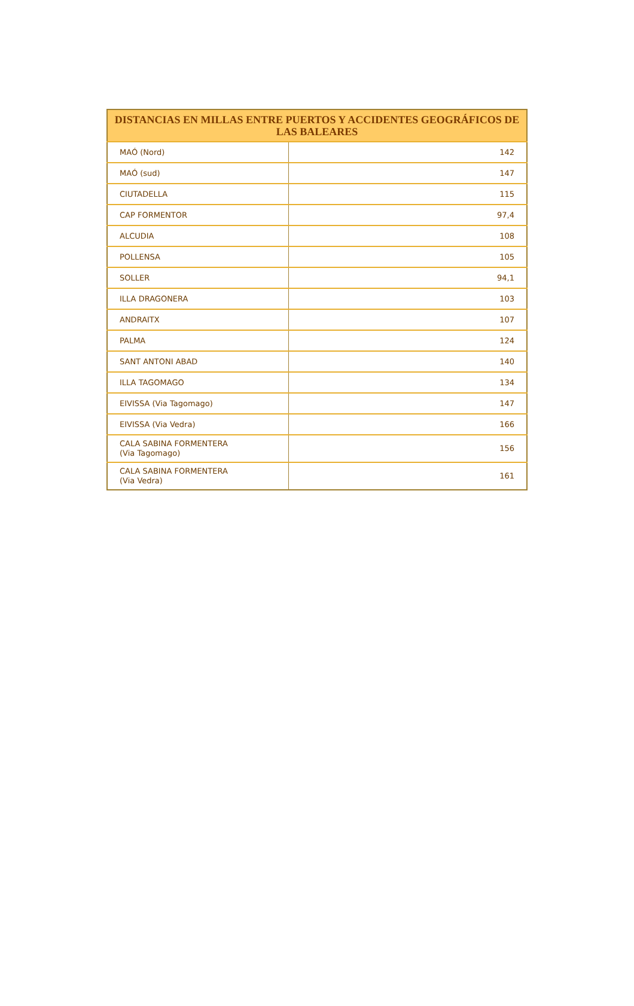| DISTANCIAS EN MILLAS ENTRE PUERTOS Y ACCIDENTES GEOGRÁFICOS DE LAS BALEARES | |
| --- | --- |
| MAÓ (Nord) | 142 |
| MAÓ (sud) | 147 |
| CIUTADELLA | 115 |
| CAP FORMENTOR | 97,4 |
| ALCUDIA | 108 |
| POLLENSA | 105 |
| SOLLER | 94,1 |
| ILLA DRAGONERA | 103 |
| ANDRAITX | 107 |
| PALMA | 124 |
| SANT ANTONI ABAD | 140 |
| ILLA TAGOMAGO | 134 |
| EIVISSA (Via Tagomago) | 147 |
| EIVISSA (Via Vedra) | 166 |
| CALA SABINA FORMENTERA (Via Tagomago) | 156 |
| CALA SABINA FORMENTERA (Via Vedra) | 161 |